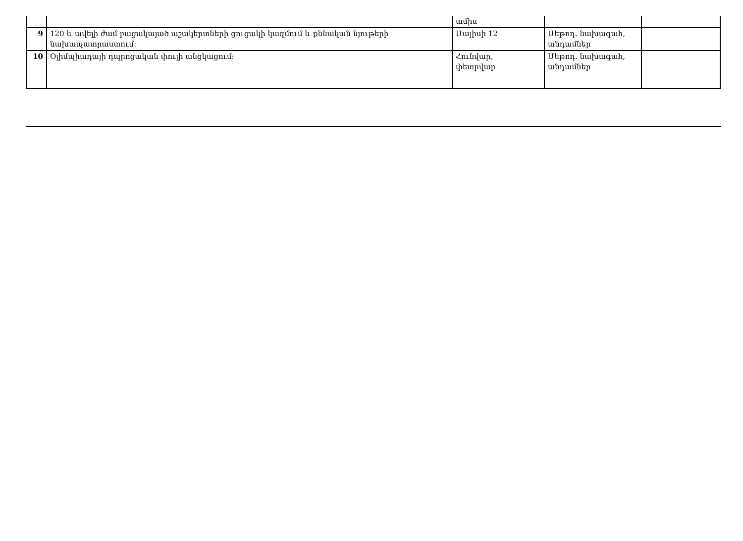| | | ամիս | | |
| 9 | 120 և ավելի ժամ բացակայած աշակերտների ցուցակի կազմում և քննական նյութերի նախապատրաստում: | Մայիսի 12 | Մեթոդ. նախագահ, անդամներ | |
| 10 | Օլիմպիադայի դպրոցական փուլի անցկացում: | Հունվար, փետրվար | Մեթոդ. նախագահ, անդամներ | |